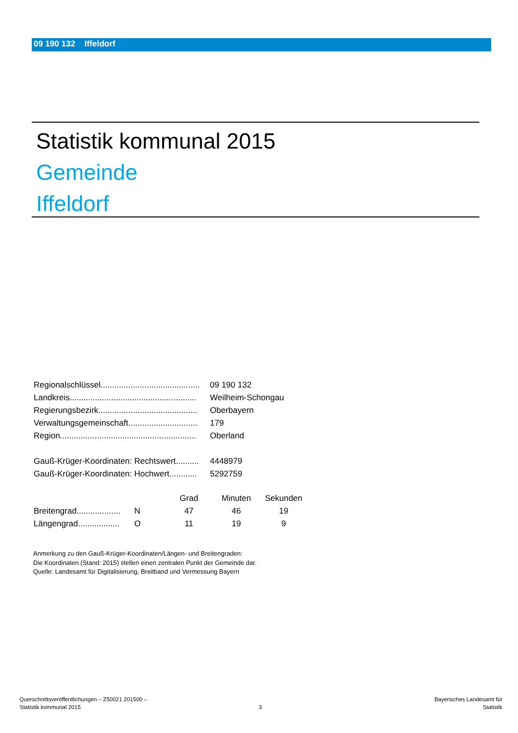09 190 132 Iffeldorf
Statistik kommunal 2015
Gemeinde
Iffeldorf
| Regionalschlüssel........................................... | 09 190 132 |
| Landkreis....................................................... | Weilheim-Schongau |
| Regierungsbezirk........................................... | Oberbayern |
| Verwaltungsgemeinschaft.............................. | 179 |
| Region........................................................... | Oberland |
| Gauß-Krüger-Koordinaten: Rechtswert.......... | 4448979 |
| Gauß-Krüger-Koordinaten: Hochwert............ | 5292759 |
| | | Grad | Minuten | Sekunden |
| --- | --- | --- | --- | --- |
| Breitengrad................... | N | 47 | 46 | 19 |
| Längengrad.................. | O | 11 | 19 | 9 |
Anmerkung zu den Gauß-Krüger-Koordinaten/Längen- und Breitengraden:
Die Koordinaten (Stand: 2015) stellen einen zentralen Punkt der Gemeinde dar.
Quelle: Landesamt für Digitalisierung, Breitband und Vermessung Bayern
Querschnittsveröffentlichungen – Z50021 201500 –
Statistik kommunal 2015
3
Bayerisches Landesamt für
Statistik